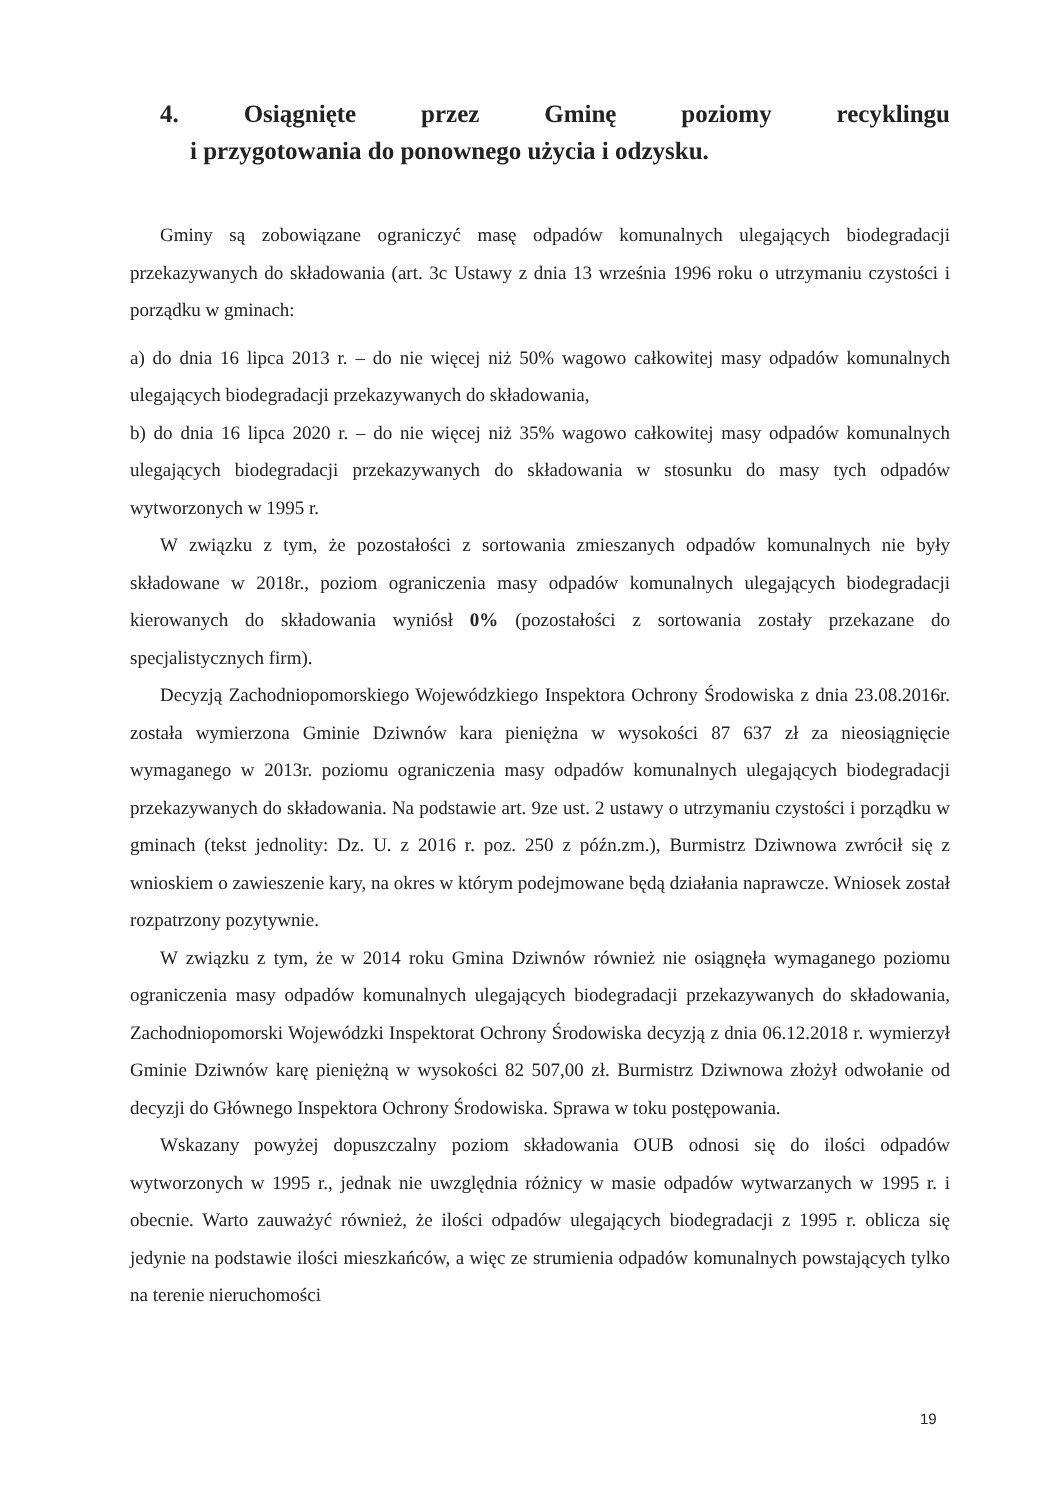4. Osiągnięte przez Gminę poziomy recyklingu
i przygotowania do ponownego użycia i odzysku.
Gminy są zobowiązane ograniczyć masę odpadów komunalnych ulegających biodegradacji przekazywanych do składowania (art. 3c Ustawy z dnia 13 września 1996 roku o utrzymaniu czystości i porządku w gminach:
a) do dnia 16 lipca 2013 r. – do nie więcej niż 50% wagowo całkowitej masy odpadów komunalnych ulegających biodegradacji przekazywanych do składowania,
b) do dnia 16 lipca 2020 r. – do nie więcej niż 35% wagowo całkowitej masy odpadów komunalnych ulegających biodegradacji przekazywanych do składowania w stosunku do masy tych odpadów wytworzonych w 1995 r.
W związku z tym, że pozostałości z sortowania zmieszanych odpadów komunalnych nie były składowane w 2018r., poziom ograniczenia masy odpadów komunalnych ulegających biodegradacji kierowanych do składowania wyniósł 0% (pozostałości z sortowania zostały przekazane do specjalistycznych firm).
Decyzją Zachodniopomorskiego Wojewódzkiego Inspektora Ochrony Środowiska z dnia 23.08.2016r. została wymierzona Gminie Dziwnów kara pieniężna w wysokości 87 637 zł za nieosiągnięcie wymaganego w 2013r. poziomu ograniczenia masy odpadów komunalnych ulegających biodegradacji przekazywanych do składowania. Na podstawie art. 9ze ust. 2 ustawy o utrzymaniu czystości i porządku w gminach (tekst jednolity: Dz. U. z 2016 r. poz. 250 z późn.zm.), Burmistrz Dziwnowa zwrócił się z wnioskiem o zawieszenie kary, na okres w którym podejmowane będą działania naprawcze. Wniosek został rozpatrzony pozytywnie.
W związku z tym, że w 2014 roku Gmina Dziwnów również nie osiągnęła wymaganego poziomu ograniczenia masy odpadów komunalnych ulegających biodegradacji przekazywanych do składowania, Zachodniopomorski Wojewódzki Inspektorat Ochrony Środowiska decyzją z dnia 06.12.2018 r. wymierzył Gminie Dziwnów karę pieniężną w wysokości 82 507,00 zł. Burmistrz Dziwnowa złożył odwołanie od decyzji do Głównego Inspektora Ochrony Środowiska. Sprawa w toku postępowania.
Wskazany powyżej dopuszczalny poziom składowania OUB odnosi się do ilości odpadów wytworzonych w 1995 r., jednak nie uwzględnia różnicy w masie odpadów wytwarzanych w 1995 r. i obecnie. Warto zauważyć również, że ilości odpadów ulegających biodegradacji z 1995 r. oblicza się jedynie na podstawie ilości mieszkańców, a więc ze strumienia odpadów komunalnych powstających tylko na terenie nieruchomości
19